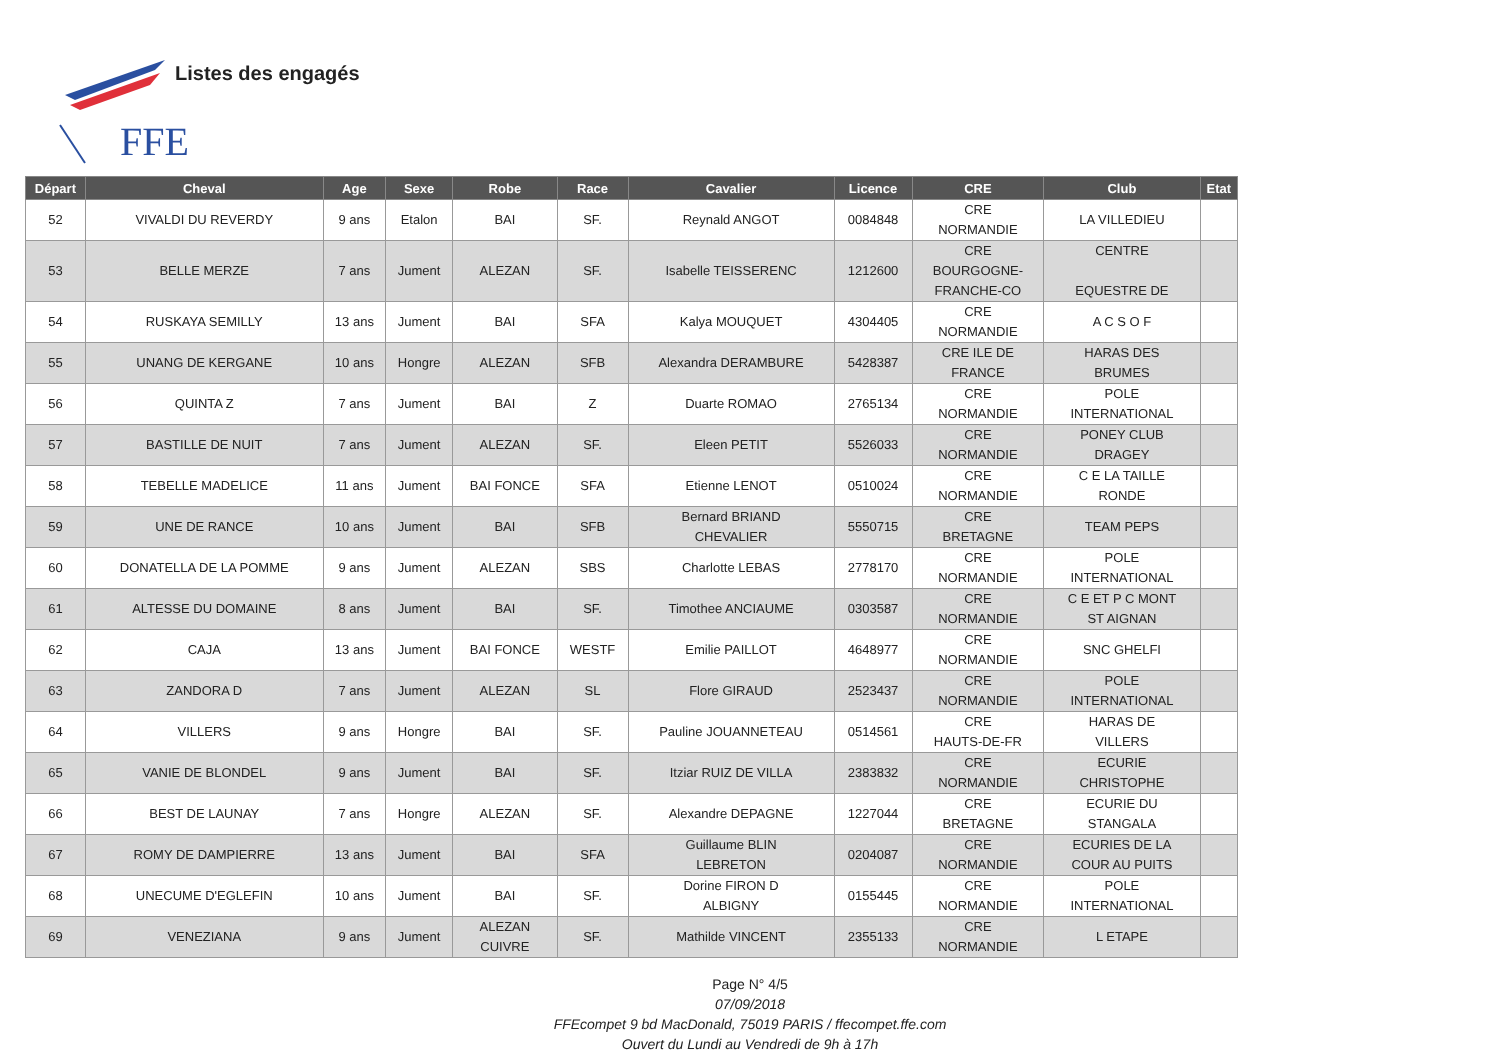FFE
Listes des engagés
| Départ | Cheval | Age | Sexe | Robe | Race | Cavalier | Licence | CRE | Club | Etat |
| --- | --- | --- | --- | --- | --- | --- | --- | --- | --- | --- |
| 52 | VIVALDI DU REVERDY | 9 ans | Etalon | BAI | SF. | Reynald ANGOT | 0084848 | CRE NORMANDIE | LA VILLEDIEU | |
| 53 | BELLE MERZE | 7 ans | Jument | ALEZAN | SF. | Isabelle TEISSERENC | 1212600 | CRE BOURGOGNE- FRANCHE-CO | CENTRE EQUESTRE DE | |
| 54 | RUSKAYA SEMILLY | 13 ans | Jument | BAI | SFA | Kalya MOUQUET | 4304405 | CRE NORMANDIE | A C S O F | |
| 55 | UNANG DE KERGANE | 10 ans | Hongre | ALEZAN | SFB | Alexandra DERAMBURE | 5428387 | CRE ILE DE FRANCE | HARAS DES BRUMES | |
| 56 | QUINTA Z | 7 ans | Jument | BAI | Z | Duarte ROMAO | 2765134 | CRE NORMANDIE | POLE INTERNATIONAL | |
| 57 | BASTILLE DE NUIT | 7 ans | Jument | ALEZAN | SF. | Eleen PETIT | 5526033 | CRE NORMANDIE | PONEY CLUB DRAGEY | |
| 58 | TEBELLE MADELICE | 11 ans | Jument | BAI FONCE | SFA | Etienne LENOT | 0510024 | CRE NORMANDIE | C E LA TAILLE RONDE | |
| 59 | UNE DE RANCE | 10 ans | Jument | BAI | SFB | Bernard BRIAND CHEVALIER | 5550715 | CRE BRETAGNE | TEAM PEPS | |
| 60 | DONATELLA DE LA POMME | 9 ans | Jument | ALEZAN | SBS | Charlotte LEBAS | 2778170 | CRE NORMANDIE | POLE INTERNATIONAL | |
| 61 | ALTESSE DU DOMAINE | 8 ans | Jument | BAI | SF. | Timothee ANCIAUME | 0303587 | CRE NORMANDIE | C E ET P C MONT ST AIGNAN | |
| 62 | CAJA | 13 ans | Jument | BAI FONCE | WESTF | Emilie PAILLOT | 4648977 | CRE NORMANDIE | SNC GHELFI | |
| 63 | ZANDORA D | 7 ans | Jument | ALEZAN | SL | Flore GIRAUD | 2523437 | CRE NORMANDIE | POLE INTERNATIONAL | |
| 64 | VILLERS | 9 ans | Hongre | BAI | SF. | Pauline JOUANNETEAU | 0514561 | CRE HAUTS-DE-FR | HARAS DE VILLERS | |
| 65 | VANIE DE BLONDEL | 9 ans | Jument | BAI | SF. | Itziar RUIZ DE VILLA | 2383832 | CRE NORMANDIE | ECURIE CHRISTOPHE | |
| 66 | BEST DE LAUNAY | 7 ans | Hongre | ALEZAN | SF. | Alexandre DEPAGNE | 1227044 | CRE BRETAGNE | ECURIE DU STANGALA | |
| 67 | ROMY DE DAMPIERRE | 13 ans | Jument | BAI | SFA | Guillaume BLIN LEBRETON | 0204087 | CRE NORMANDIE | ECURIES DE LA COUR AU PUITS | |
| 68 | UNECUME D'EGLEFIN | 10 ans | Jument | BAI | SF. | Dorine FIRON D ALBIGNY | 0155445 | CRE NORMANDIE | POLE INTERNATIONAL | |
| 69 | VENEZIANA | 9 ans | Jument | ALEZAN CUIVRE | SF. | Mathilde VINCENT | 2355133 | CRE NORMANDIE | L ETAPE | |
Page N° 4/5
07/09/2018
FFEcompet 9 bd MacDonald, 75019 PARIS / ffecompet.ffe.com
Ouvert du Lundi au Vendredi de 9h à 17h